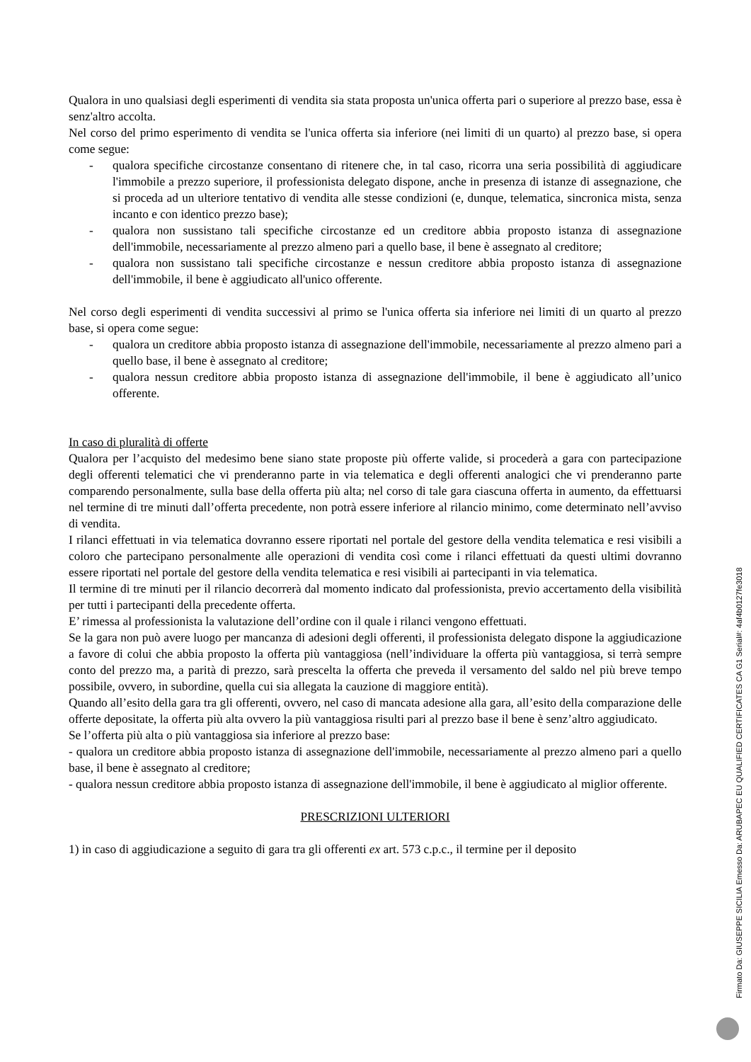Qualora in uno qualsiasi degli esperimenti di vendita sia stata proposta un'unica offerta pari o superiore al prezzo base, essa è senz'altro accolta.
Nel corso del primo esperimento di vendita se l'unica offerta sia inferiore (nei limiti di un quarto) al prezzo base, si opera come segue:
- qualora specifiche circostanze consentano di ritenere che, in tal caso, ricorra una seria possibilità di aggiudicare l'immobile a prezzo superiore, il professionista delegato dispone, anche in presenza di istanze di assegnazione, che si proceda ad un ulteriore tentativo di vendita alle stesse condizioni (e, dunque, telematica, sincronica mista, senza incanto e con identico prezzo base);
- qualora non sussistano tali specifiche circostanze ed un creditore abbia proposto istanza di assegnazione dell'immobile, necessariamente al prezzo almeno pari a quello base, il bene è assegnato al creditore;
- qualora non sussistano tali specifiche circostanze e nessun creditore abbia proposto istanza di assegnazione dell'immobile, il bene è aggiudicato all'unico offerente.
Nel corso degli esperimenti di vendita successivi al primo se l'unica offerta sia inferiore nei limiti di un quarto al prezzo base, si opera come segue:
- qualora un creditore abbia proposto istanza di assegnazione dell'immobile, necessariamente al prezzo almeno pari a quello base, il bene è assegnato al creditore;
- qualora nessun creditore abbia proposto istanza di assegnazione dell'immobile, il bene è aggiudicato all’unico offerente.
In caso di pluralità di offerte
Qualora per l’acquisto del medesimo bene siano state proposte più offerte valide, si procederà a gara con partecipazione degli offerenti telematici che vi prenderanno parte in via telematica e degli offerenti analogici che vi prenderanno parte comparendo personalmente, sulla base della offerta più alta; nel corso di tale gara ciascuna offerta in aumento, da effettuarsi nel termine di tre minuti dall’offerta precedente, non potrà essere inferiore al rilancio minimo, come determinato nell’avviso di vendita.
I rilanci effettuati in via telematica dovranno essere riportati nel portale del gestore della vendita telematica e resi visibili a coloro che partecipano personalmente alle operazioni di vendita così come i rilanci effettuati da questi ultimi dovranno essere riportati nel portale del gestore della vendita telematica e resi visibili ai partecipanti in via telematica.
Il termine di tre minuti per il rilancio decorrerà dal momento indicato dal professionista, previo accertamento della visibilità per tutti i partecipanti della precedente offerta.
E’ rimessa al professionista la valutazione dell’ordine con il quale i rilanci vengono effettuati.
Se la gara non può avere luogo per mancanza di adesioni degli offerenti, il professionista delegato dispone la aggiudicazione a favore di colui che abbia proposto la offerta più vantaggiosa (nell’individuare la offerta più vantaggiosa, si terrà sempre conto del prezzo ma, a parità di prezzo, sarà prescelta la offerta che preveda il versamento del saldo nel più breve tempo possibile, ovvero, in subordine, quella cui sia allegata la cauzione di maggiore entità).
Quando all’esito della gara tra gli offerenti, ovvero, nel caso di mancata adesione alla gara, all’esito della comparazione delle offerte depositate, la offerta più alta ovvero la più vantaggiosa risulti pari al prezzo base il bene è senz’altro aggiudicato.
Se l’offerta più alta o più vantaggiosa sia inferiore al prezzo base:
- qualora un creditore abbia proposto istanza di assegnazione dell'immobile, necessariamente al prezzo almeno pari a quello base, il bene è assegnato al creditore;
- qualora nessun creditore abbia proposto istanza di assegnazione dell'immobile, il bene è aggiudicato al miglior offerente.
PRESCRIZIONI ULTERIORI
1) in caso di aggiudicazione a seguito di gara tra gli offerenti ex art. 573 c.p.c., il termine per il deposito
Firmato Da: GIUSEPPE SICILIA Emesso Da: ARUBAPEC EU QUALIFIED CERTIFICATES CA G1 Serial#: 4af4b0127fe3018